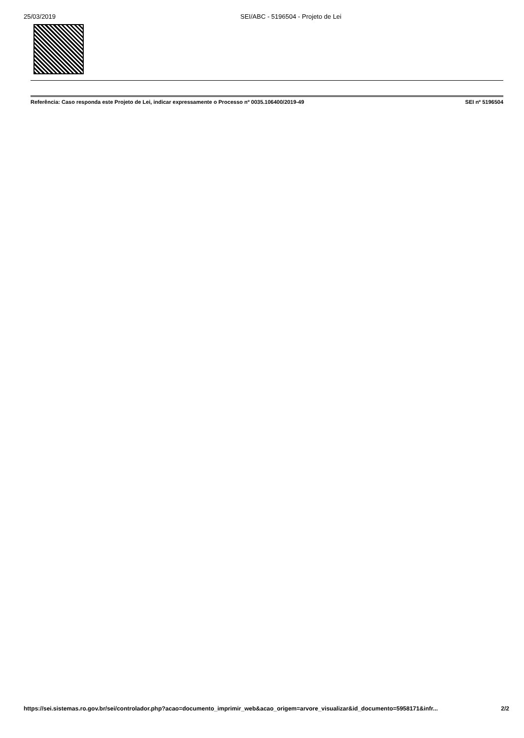25/03/2019 SEI/ABC - 5196504 - Projeto de Lei
Referência: Caso responda este Projeto de Lei, indicar expressamente o Processo nº 0035.106400/2019-49 SEI nº 5196504
https://sei.sistemas.ro.gov.br/sei/controlador.php?acao=documento_imprimir_web&acao_origem=arvore_visualizar&id_documento=5958171&infr... 2/2